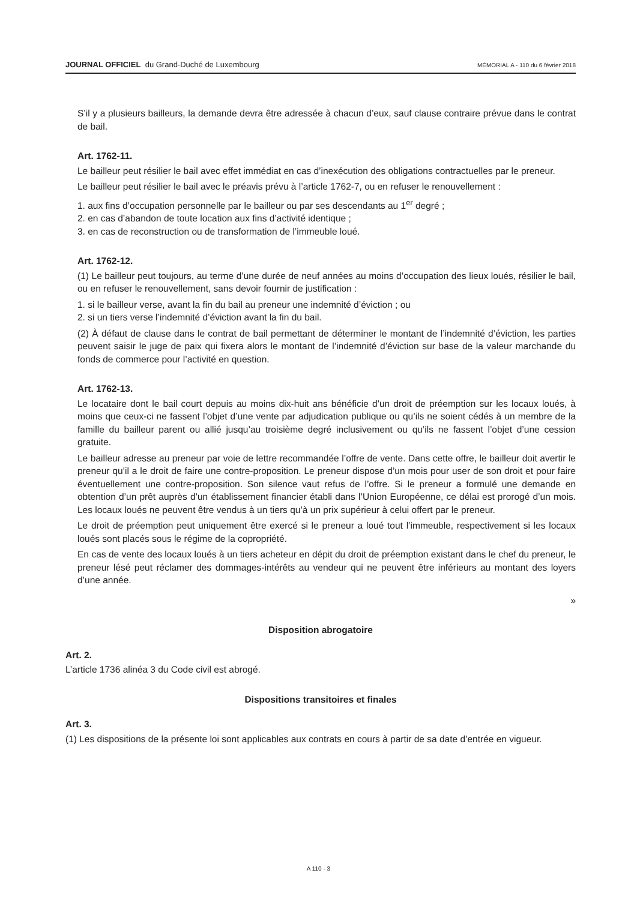JOURNAL OFFICIEL du Grand-Duché de Luxembourg MÉMORIAL A - 110 du 6 février 2018
S’il y a plusieurs bailleurs, la demande devra être adressée à chacun d’eux, sauf clause contraire prévue dans le contrat de bail.
Art. 1762-11.
Le bailleur peut résilier le bail avec effet immédiat en cas d’inexécution des obligations contractuelles par le preneur.
Le bailleur peut résilier le bail avec le préavis prévu à l’article 1762-7, ou en refuser le renouvellement :
1. aux fins d’occupation personnelle par le bailleur ou par ses descendants au 1<sup>er</sup> degré ;
2. en cas d’abandon de toute location aux fins d’activité identique ;
3. en cas de reconstruction ou de transformation de l’immeuble loué.
Art. 1762-12.
(1) Le bailleur peut toujours, au terme d’une durée de neuf années au moins d’occupation des lieux loués, résilier le bail, ou en refuser le renouvellement, sans devoir fournir de justification :
1. si le bailleur verse, avant la fin du bail au preneur une indemnité d’éviction ; ou
2. si un tiers verse l’indemnité d’éviction avant la fin du bail.
(2) À défaut de clause dans le contrat de bail permettant de déterminer le montant de l’indemnité d’éviction, les parties peuvent saisir le juge de paix qui fixera alors le montant de l’indemnité d’éviction sur base de la valeur marchande du fonds de commerce pour l’activité en question.
Art. 1762-13.
Le locataire dont le bail court depuis au moins dix-huit ans bénéficie d’un droit de préemption sur les locaux loués, à moins que ceux-ci ne fassent l’objet d’une vente par adjudication publique ou qu’ils ne soient cédés à un membre de la famille du bailleur parent ou allié jusqu’au troisième degré inclusivement ou qu’ils ne fassent l’objet d’une cession gratuite.
Le bailleur adresse au preneur par voie de lettre recommandée l’offre de vente. Dans cette offre, le bailleur doit avertir le preneur qu’il a le droit de faire une contre-proposition. Le preneur dispose d’un mois pour user de son droit et pour faire éventuellement une contre-proposition. Son silence vaut refus de l’offre. Si le preneur a formulé une demande en obtention d’un prêt auprès d’un établissement financier établi dans l’Union Européenne, ce délai est prorogé d’un mois. Les locaux loués ne peuvent être vendus à un tiers qu’à un prix supérieur à celui offert par le preneur.
Le droit de préemption peut uniquement être exercé si le preneur a loué tout l’immeuble, respectivement si les locaux loués sont placés sous le régime de la copropriété.
En cas de vente des locaux loués à un tiers acheteur en dépit du droit de préemption existant dans le chef du preneur, le preneur lésé peut réclamer des dommages-intérêts au vendeur qui ne peuvent être inférieurs au montant des loyers d’une année.
»
Disposition abrogatoire
Art. 2.
L’article 1736 alinéa 3 du Code civil est abrogé.
Dispositions transitoires et finales
Art. 3.
(1) Les dispositions de la présente loi sont applicables aux contrats en cours à partir de sa date d’entrée en vigueur.
A 110 - 3